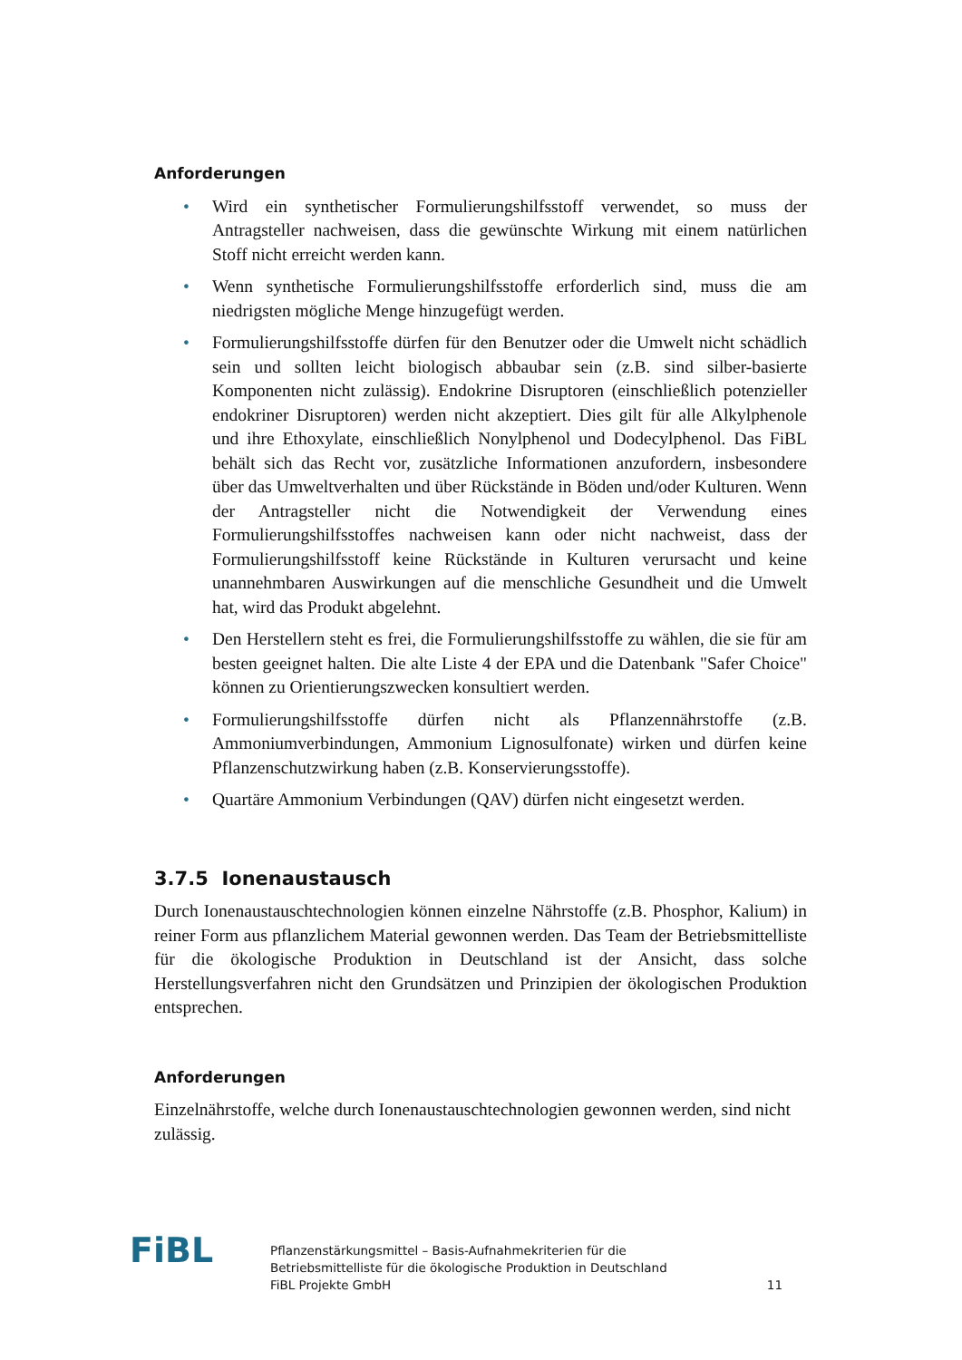Anforderungen
• Wird ein synthetischer Formulierungshilfsstoff verwendet, so muss der Antragsteller nachweisen, dass die gewünschte Wirkung mit einem natürlichen Stoff nicht erreicht werden kann.
• Wenn synthetische Formulierungshilfsstoffe erforderlich sind, muss die am niedrigsten mögliche Menge hinzugefügt werden.
• Formulierungshilfsstoffe dürfen für den Benutzer oder die Umwelt nicht schädlich sein und sollten leicht biologisch abbaubar sein (z.B. sind silber-basierte Komponenten nicht zulässig). Endokrine Disruptoren (einschließlich potenzieller endokriner Disruptoren) werden nicht akzeptiert. Dies gilt für alle Alkylphenole und ihre Ethoxylate, einschließlich Nonylphenol und Dodecylphenol. Das FiBL behält sich das Recht vor, zusätzliche Informationen anzufordern, insbesondere über das Umweltverhalten und über Rückstände in Böden und/oder Kulturen. Wenn der Antragsteller nicht die Notwendigkeit der Verwendung eines Formulierungshilfsstoffes nachweisen kann oder nicht nachweist, dass der Formulierungshilfsstoff keine Rückstände in Kulturen verursacht und keine unannehmbaren Auswirkungen auf die menschliche Gesundheit und die Umwelt hat, wird das Produkt abgelehnt.
• Den Herstellern steht es frei, die Formulierungshilfsstoffe zu wählen, die sie für am besten geeignet halten. Die alte Liste 4 der EPA und die Datenbank "Safer Choice" können zu Orientierungszwecken konsultiert werden.
• Formulierungshilfsstoffe dürfen nicht als Pflanzennährstoffe (z.B. Ammoniumverbindungen, Ammonium Lignosulfonate) wirken und dürfen keine Pflanzenschutzwirkung haben (z.B. Konservierungsstoffe).
• Quartäre Ammonium Verbindungen (QAV) dürfen nicht eingesetzt werden.
3.7.5 Ionenaustausch
Durch Ionenaustauschtechnologien können einzelne Nährstoffe (z.B. Phosphor, Kalium) in reiner Form aus pflanzlichem Material gewonnen werden. Das Team der Betriebsmittelliste für die ökologische Produktion in Deutschland ist der Ansicht, dass solche Herstellungsverfahren nicht den Grundsätzen und Prinzipien der ökologischen Produktion entsprechen.
Anforderungen
Einzelnährstoffe, welche durch Ionenaustauschtechnologien gewonnen werden, sind nicht zulässig.
FiBL
Pflanzenstärkungsmittel – Basis-Aufnahmekriterien für die
Betriebsmittelliste für die ökologische Produktion in Deutschland
FiBL Projekte GmbH
11